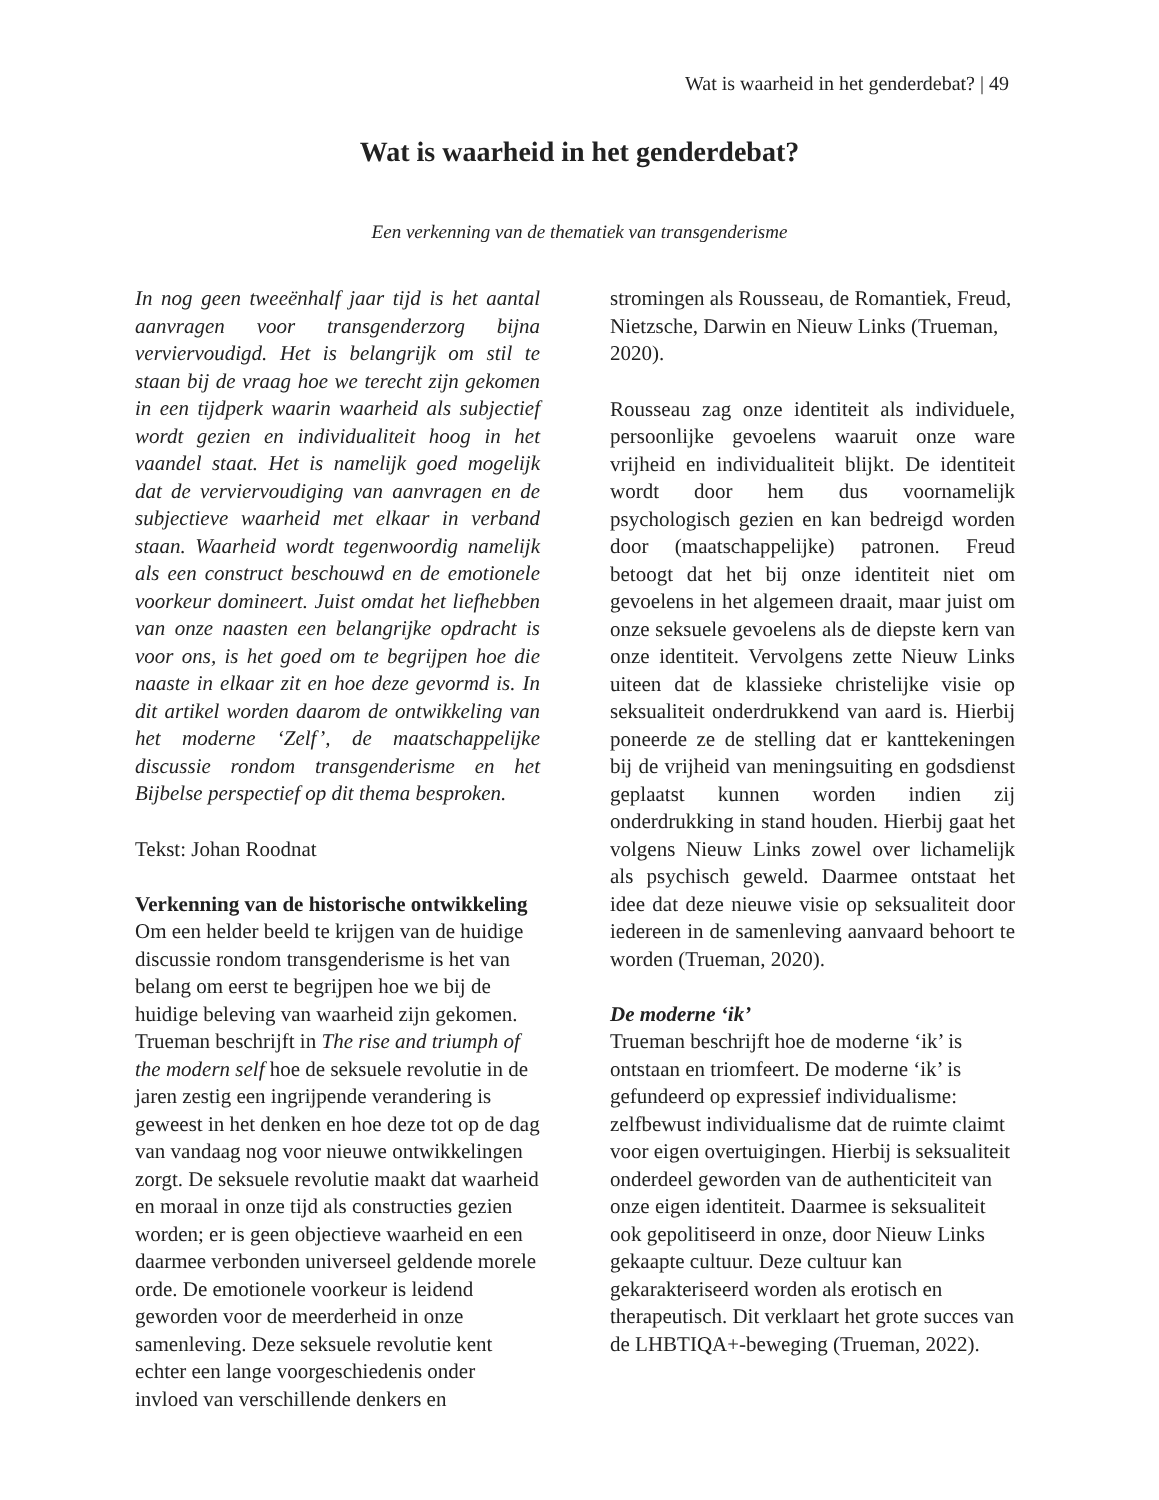Wat is waarheid in het genderdebat? | 49
Wat is waarheid in het genderdebat?
Een verkenning van de thematiek van transgenderisme
In nog geen tweeënhalf jaar tijd is het aantal aanvragen voor transgenderzorg bijna verviervoudigd. Het is belangrijk om stil te staan bij de vraag hoe we terecht zijn gekomen in een tijdperk waarin waarheid als subjectief wordt gezien en individualiteit hoog in het vaandel staat. Het is namelijk goed mogelijk dat de verviervoudiging van aanvragen en de subjectieve waarheid met elkaar in verband staan. Waarheid wordt tegenwoordig namelijk als een construct beschouwd en de emotionele voorkeur domineert. Juist omdat het liefhebben van onze naasten een belangrijke opdracht is voor ons, is het goed om te begrijpen hoe die naaste in elkaar zit en hoe deze gevormd is. In dit artikel worden daarom de ontwikkeling van het moderne ‘Zelf’, de maatschappelijke discussie rondom transgenderisme en het Bijbelse perspectief op dit thema besproken.
Tekst: Johan Roodnat
Verkenning van de historische ontwikkeling
Om een helder beeld te krijgen van de huidige discussie rondom transgenderisme is het van belang om eerst te begrijpen hoe we bij de huidige beleving van waarheid zijn gekomen. Trueman beschrijft in The rise and triumph of the modern self hoe de seksuele revolutie in de jaren zestig een ingrijpende verandering is geweest in het denken en hoe deze tot op de dag van vandaag nog voor nieuwe ontwikkelingen zorgt. De seksuele revolutie maakt dat waarheid en moraal in onze tijd als constructies gezien worden; er is geen objectieve waarheid en een daarmee verbonden universeel geldende morele orde. De emotionele voorkeur is leidend geworden voor de meerderheid in onze samenleving. Deze seksuele revolutie kent echter een lange voorgeschiedenis onder invloed van verschillende denkers en
stromingen als Rousseau, de Romantiek, Freud, Nietzsche, Darwin en Nieuw Links (Trueman, 2020).
Rousseau zag onze identiteit als individuele, persoonlijke gevoelens waaruit onze ware vrijheid en individualiteit blijkt. De identiteit wordt door hem dus voornamelijk psychologisch gezien en kan bedreigd worden door (maatschappelijke) patronen. Freud betoogt dat het bij onze identiteit niet om gevoelens in het algemeen draait, maar juist om onze seksuele gevoelens als de diepste kern van onze identiteit. Vervolgens zette Nieuw Links uiteen dat de klassieke christelijke visie op seksualiteit onderdrukkend van aard is. Hierbij poneerde ze de stelling dat er kanttekeningen bij de vrijheid van meningsuiting en godsdienst geplaatst kunnen worden indien zij onderdrukking in stand houden. Hierbij gaat het volgens Nieuw Links zowel over lichamelijk als psychisch geweld. Daarmee ontstaat het idee dat deze nieuwe visie op seksualiteit door iedereen in de samenleving aanvaard behoort te worden (Trueman, 2020).
De moderne ‘ik’
Trueman beschrijft hoe de moderne ‘ik’ is ontstaan en triomfeert. De moderne ‘ik’ is gefundeerd op expressief individualisme: zelfbewust individualisme dat de ruimte claimt voor eigen overtuigingen. Hierbij is seksualiteit onderdeel geworden van de authenticiteit van onze eigen identiteit. Daarmee is seksualiteit ook gepolitiseerd in onze, door Nieuw Links gekaapte cultuur. Deze cultuur kan gekarakteriseerd worden als erotisch en therapeutisch. Dit verklaart het grote succes van de LHBTIQA+-beweging (Trueman, 2022).